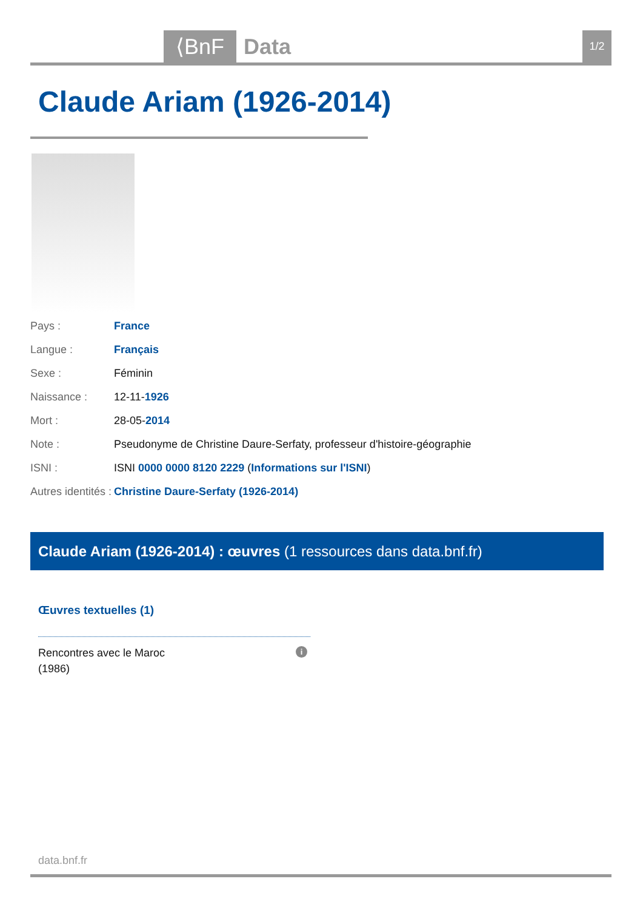⟨BnF Data 1/2
Claude Ariam (1926-2014)
| Pays : | France |
| Langue : | Français |
| Sexe : | Féminin |
| Naissance : | 12-11- 1926 |
| Mort : | 28-05- 2014 |
| Note : | Pseudonyme de Christine Daure-Serfaty, professeur d'histoire-géographie |
| ISNI : | ISNI 0000 0000 8120 2229 ( Informations sur l'ISNI ) |
| Autres identités : | Christine Daure-Serfaty (1926-2014) |
Claude Ariam (1926-2014) : œuvres (1 ressources dans data.bnf.fr)
Œuvres textuelles (1)
Rencontres avec le Maroc
(1986)
i
data.bnf.fr